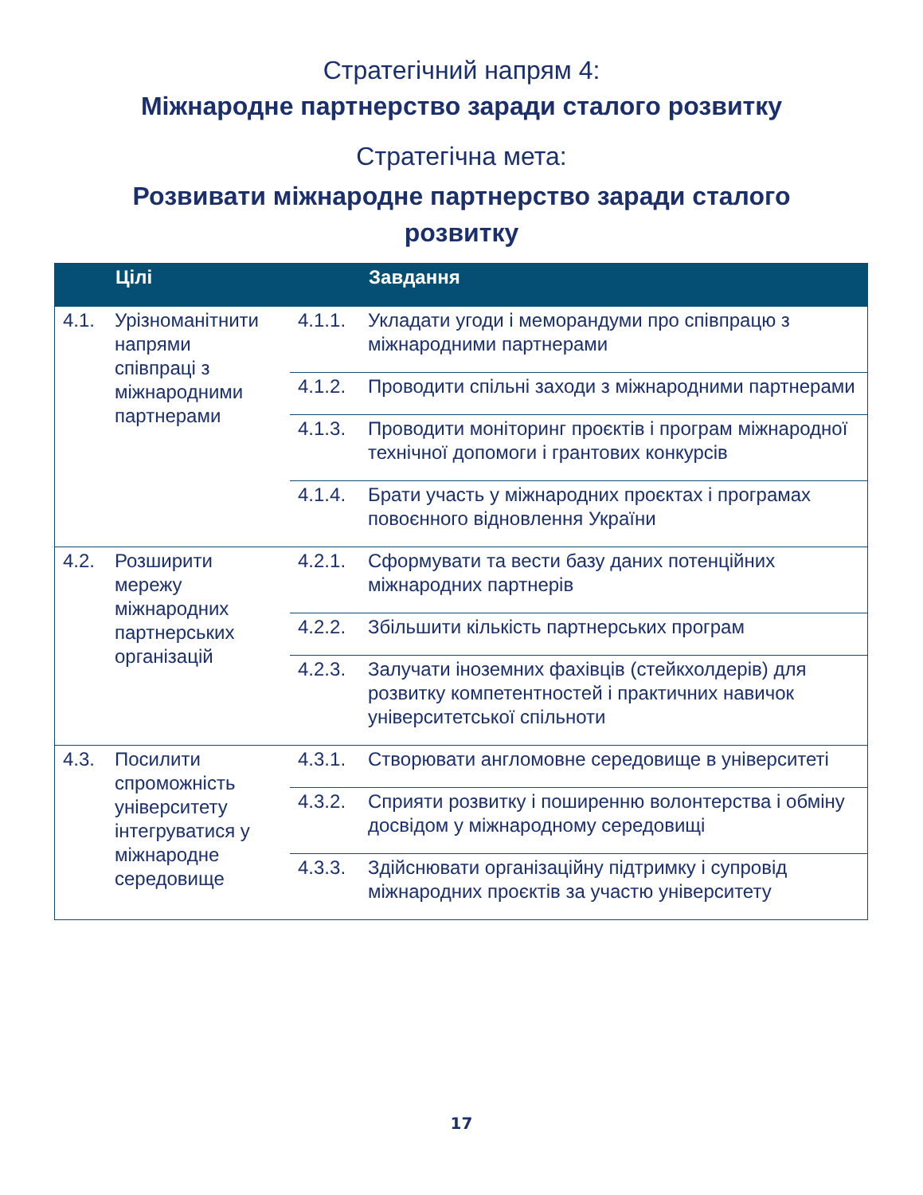Стратегічний напрям 4:
Міжнародне партнерство заради сталого розвитку
Стратегічна мета:
Розвивати міжнародне партнерство заради сталого
розвитку
| | Цілі | | Завдання |
| --- | --- | --- | --- |
| 4.1. | Урізноманітнити напрями співпраці з міжнародними партнерами | 4.1.1. | Укладати угоди і меморандуми про співпрацю з міжнародними партнерами |
| | | 4.1.2. | Проводити спільні заходи з міжнародними партнерами |
| | | 4.1.3. | Проводити моніторинг проєктів і програм міжнародної технічної допомоги і грантових конкурсів |
| | | 4.1.4. | Брати участь у міжнародних проєктах і програмах повоєнного відновлення України |
| 4.2. | Розширити мережу міжнародних партнерських організацій | 4.2.1. | Сформувати та вести базу даних потенційних міжнародних партнерів |
| | | 4.2.2. | Збільшити кількість партнерських програм |
| | | 4.2.3. | Залучати іноземних фахівців (стейкхолдерів) для розвитку компетентностей і практичних навичок університетської спільноти |
| 4.3. | Посилити спроможність університету інтегруватися у міжнародне середовище | 4.3.1. | Створювати англомовне середовище в університеті |
| | | 4.3.2. | Сприяти розвитку і поширенню волонтерства і обміну досвідом у міжнародному середовищі |
| | | 4.3.3. | Здійснювати організаційну підтримку і супровід міжнародних проєктів за участю університету |
17